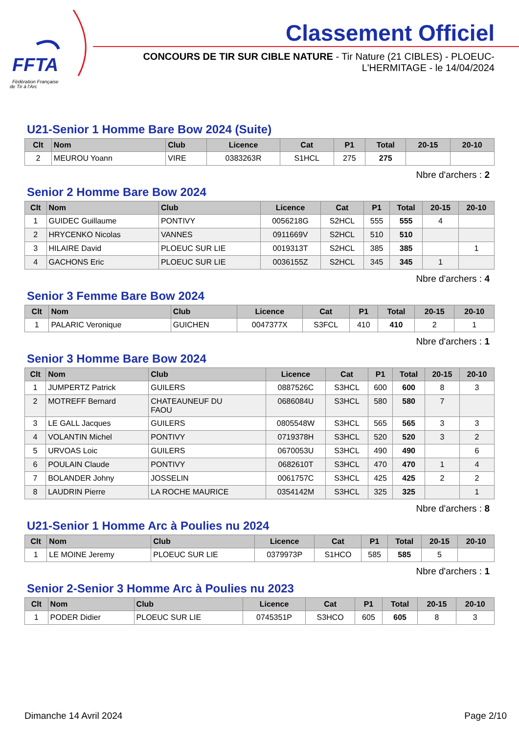FFTA
Fédération Française
de Tir à l'Arc
Classement Officiel
CONCOURS DE TIR SUR CIBLE NATURE - Tir Nature (21 CIBLES) - PLOEUC-L'HERMITAGE - le 14/04/2024
U21-Senior 1 Homme Bare Bow 2024 (Suite)
| Clt | Nom | Club | Licence | Cat | P1 | Total | 20-15 | 20-10 |
| --- | --- | --- | --- | --- | --- | --- | --- | --- |
| 2 | MEUROU Yoann | VIRE | 0383263R | S1HCL | 275 | 275 | | |
Nbre d'archers : 2
Senior 2 Homme Bare Bow 2024
| Clt | Nom | Club | Licence | Cat | P1 | Total | 20-15 | 20-10 |
| --- | --- | --- | --- | --- | --- | --- | --- | --- |
| 1 | GUIDEC Guillaume | PONTIVY | 0056218G | S2HCL | 555 | 555 | 4 | |
| 2 | HRYCENKO Nicolas | VANNES | 0911669V | S2HCL | 510 | 510 | | |
| 3 | HILAIRE David | PLOEUC SUR LIE | 0019313T | S2HCL | 385 | 385 | | 1 |
| 4 | GACHONS Eric | PLOEUC SUR LIE | 0036155Z | S2HCL | 345 | 345 | 1 | |
Nbre d'archers : 4
Senior 3 Femme Bare Bow 2024
| Clt | Nom | Club | Licence | Cat | P1 | Total | 20-15 | 20-10 |
| --- | --- | --- | --- | --- | --- | --- | --- | --- |
| 1 | PALARIC Veronique | GUICHEN | 0047377X | S3FCL | 410 | 410 | 2 | 1 |
Nbre d'archers : 1
Senior 3 Homme Bare Bow 2024
| Clt | Nom | Club | Licence | Cat | P1 | Total | 20-15 | 20-10 |
| --- | --- | --- | --- | --- | --- | --- | --- | --- |
| 1 | JUMPERTZ Patrick | GUILERS | 0887526C | S3HCL | 600 | 600 | 8 | 3 |
| 2 | MOTREFF Bernard | CHATEAUNEUF DU FAOU | 0686084U | S3HCL | 580 | 580 | 7 | |
| 3 | LE GALL Jacques | GUILERS | 0805548W | S3HCL | 565 | 565 | 3 | 3 |
| 4 | VOLANTIN Michel | PONTIVY | 0719378H | S3HCL | 520 | 520 | 3 | 2 |
| 5 | URVOAS Loic | GUILERS | 0670053U | S3HCL | 490 | 490 | | 6 |
| 6 | POULAIN Claude | PONTIVY | 0682610T | S3HCL | 470 | 470 | 1 | 4 |
| 7 | BOLANDER Johny | JOSSELIN | 0061757C | S3HCL | 425 | 425 | 2 | 2 |
| 8 | LAUDRIN Pierre | LA ROCHE MAURICE | 0354142M | S3HCL | 325 | 325 | | 1 |
Nbre d'archers : 8
U21-Senior 1 Homme Arc à Poulies nu 2024
| Clt | Nom | Club | Licence | Cat | P1 | Total | 20-15 | 20-10 |
| --- | --- | --- | --- | --- | --- | --- | --- | --- |
| 1 | LE MOINE Jeremy | PLOEUC SUR LIE | 0379973P | S1HCO | 585 | 585 | 5 | |
Nbre d'archers : 1
Senior 2-Senior 3 Homme Arc à Poulies nu 2023
| Clt | Nom | Club | Licence | Cat | P1 | Total | 20-15 | 20-10 |
| --- | --- | --- | --- | --- | --- | --- | --- | --- |
| 1 | PODER Didier | PLOEUC SUR LIE | 0745351P | S3HCO | 605 | 605 | 8 | 3 |
Dimanche 14 Avril 2024 Page 2/10